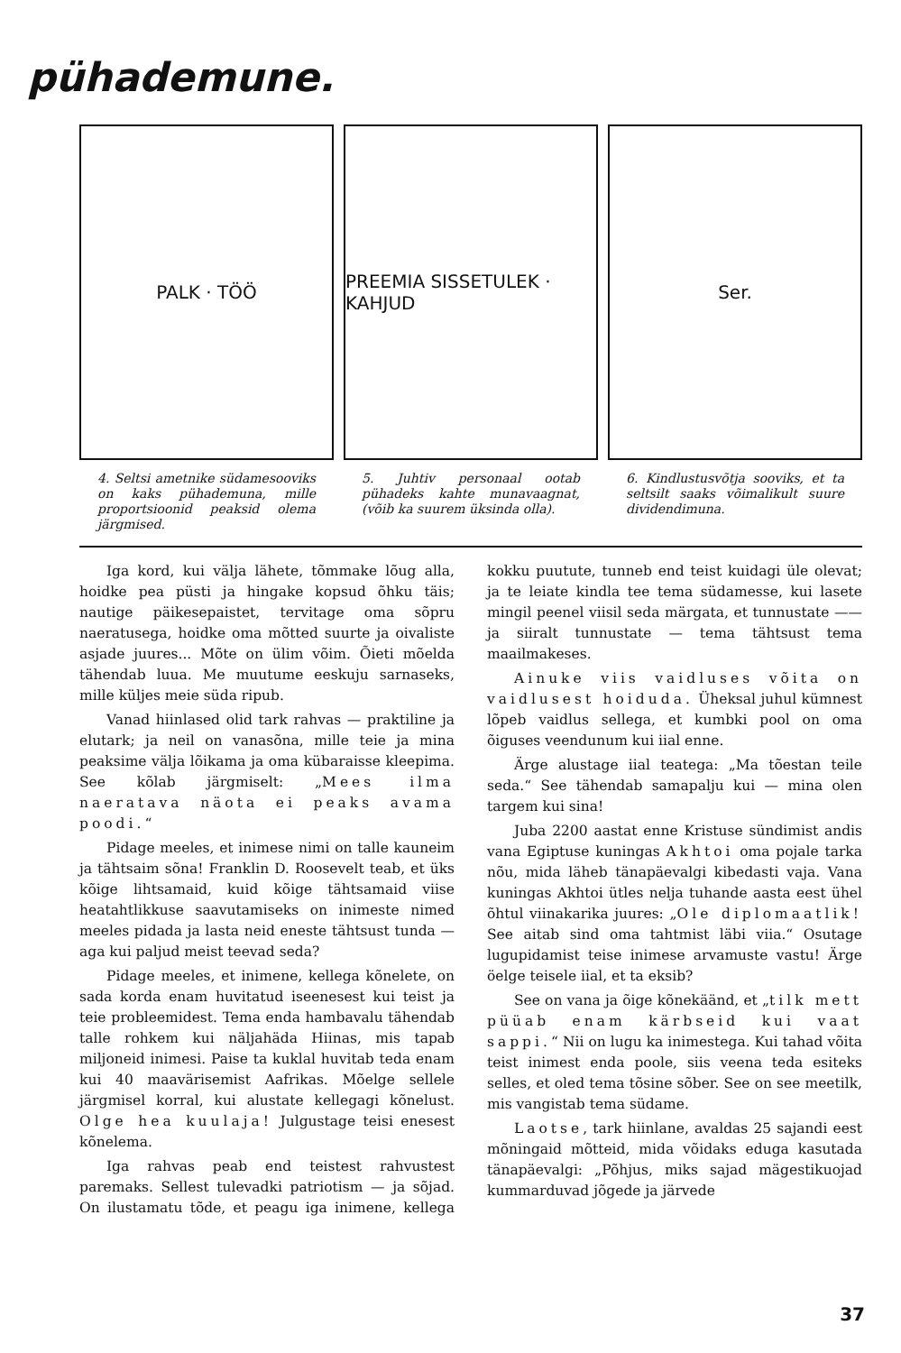pühademune.
PALK · TÖÖ
4. Seltsi ametnike südamesooviks on kaks pühademuna, mille proportsioonid peaksid olema järgmised.
PREEMIA SISSETULEK · KAHJUD
5. Juhtiv personaal ootab pühadeks kahte munavaagnat, (võib ka suurem üksinda olla).
Ser.
6. Kindlustusvõtja sooviks, et ta seltsilt saaks võimalikult suure dividendimuna.
Iga kord, kui välja lähete, tõmmake lõug alla, hoidke pea püsti ja hingake kopsud õhku täis; nautige päikesepaistet, tervitage oma sõpru naeratusega, hoidke oma mõtted suurte ja oivaliste asjade juures... Mõte on ülim võim. Õieti mõelda tähendab luua. Me muutume eeskuju sarnaseks, mille küljes meie süda ripub.
Vanad hiinlased olid tark rahvas — praktiline ja elutark; ja neil on vanasõna, mille teie ja mina peaksime välja lõikama ja oma kübaraisse kleepima. See kõlab järgmiselt: „Mees ilma naeratava näota ei peaks avama poodi.“
Pidage meeles, et inimese nimi on talle kauneim ja tähtsaim sõna! Franklin D. Roosevelt teab, et üks kõige lihtsamaid, kuid kõige tähtsamaid viise heatahtlikkuse saavutamiseks on inimeste nimed meeles pidada ja lasta neid eneste tähtsust tunda — aga kui paljud meist teevad seda?
Pidage meeles, et inimene, kellega kõnelete, on sada korda enam huvitatud iseenesest kui teist ja teie probleemidest. Tema enda hambavalu tähendab talle rohkem kui näljahäda Hiinas, mis tapab miljoneid inimesi. Paise ta kuklal huvitab teda enam kui 40 maavärisemist Aafrikas. Mõelge sellele järgmisel korral, kui alustate kellegagi kõnelust. Olge hea kuulaja! Julgustage teisi enesest kõnelema.
Iga rahvas peab end teistest rahvustest paremaks. Sellest tulevadki patriotism — ja sõjad. On ilustamatu tõde, et peagu iga inimene, kellega kokku puutute, tunneb end teist kuidagi üle olevat; ja te leiate kindla tee tema südamesse, kui lasete mingil peenel viisil seda märgata, et tunnustate —— ja siiralt tunnustate — tema tähtsust tema maailmakeses.
Ainuke viis vaidluses võita on vaidlusest hoiduda. Üheksal juhul kümnest lõpeb vaidlus sellega, et kumbki pool on oma õiguses veendunum kui iial enne.
Ärge alustage iial teatega: „Ma tõestan teile seda.“ See tähendab samapalju kui — mina olen targem kui sina!
Juba 2200 aastat enne Kristuse sündimist andis vana Egiptuse kuningas Akhtoi oma pojale tarka nõu, mida läheb tänapäevalgi kibedasti vaja. Vana kuningas Akhtoi ütles nelja tuhande aasta eest ühel õhtul viinakarika juures: „Ole diplomaatlik! See aitab sind oma tahtmist läbi viia.“ Osutage lugupidamist teise inimese arvamuste vastu! Ärge öelge teisele iial, et ta eksib?
See on vana ja õige kõnekäänd, et „tilk mett püüab enam kärbseid kui vaat sappi.“ Nii on lugu ka inimestega. Kui tahad võita teist inimest enda poole, siis veena teda esiteks selles, et oled tema tõsine sõber. See on see meetilk, mis vangistab tema südame.
Laotse, tark hiinlane, avaldas 25 sajandi eest mõningaid mõtteid, mida võidaks eduga kasutada tänapäevalgi: „Põhjus, miks sajad mägestikuojad kummarduvad jõgede ja järvede
37